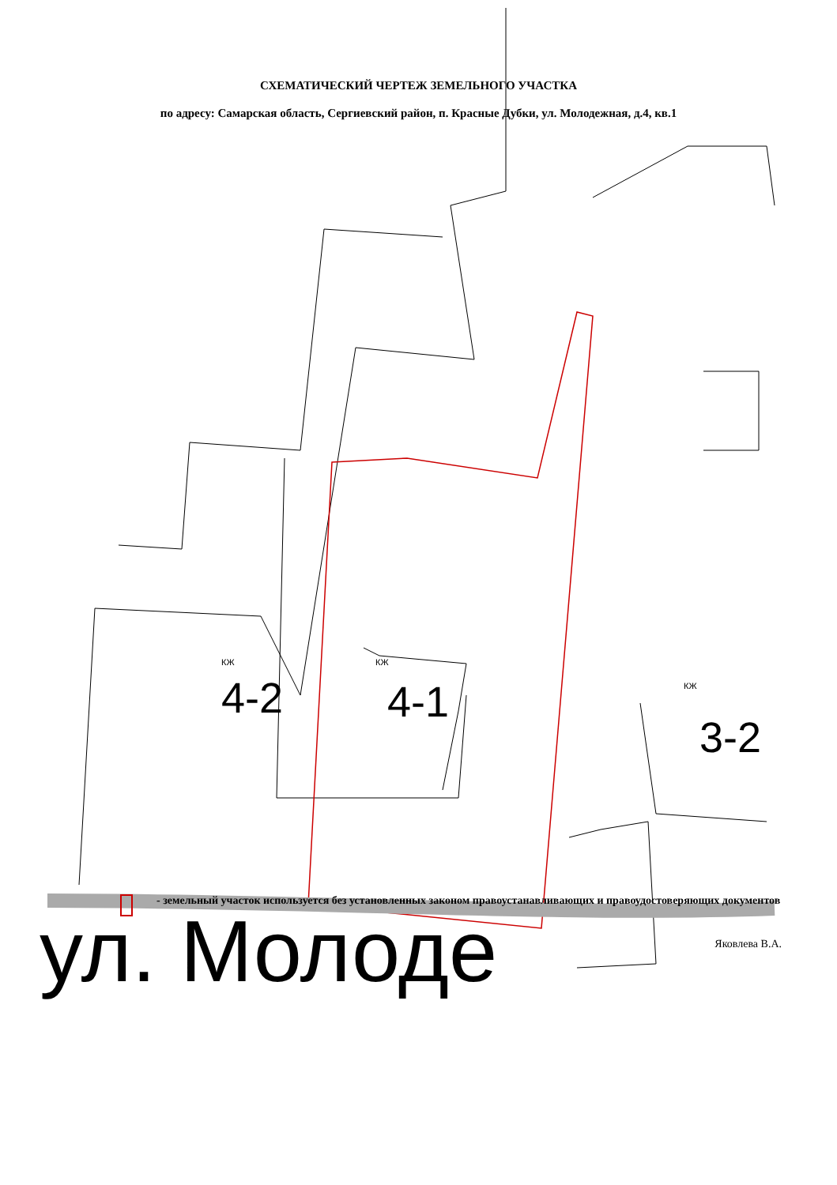СХЕМАТИЧЕСКИЙ ЧЕРТЕЖ ЗЕМЕЛЬНОГО УЧАСТКА
по адресу: Самарская область, Сергиевский район, п. Красные Дубки, ул. Молодежная, д.4, кв.1
КЖ КЖ
КЖ 4-2 4-1
3-2
- земельный участок используется без установленных законом правоустанавливающих и правоудостоверяющих документов
ул. Молоде
Яковлева В.А.